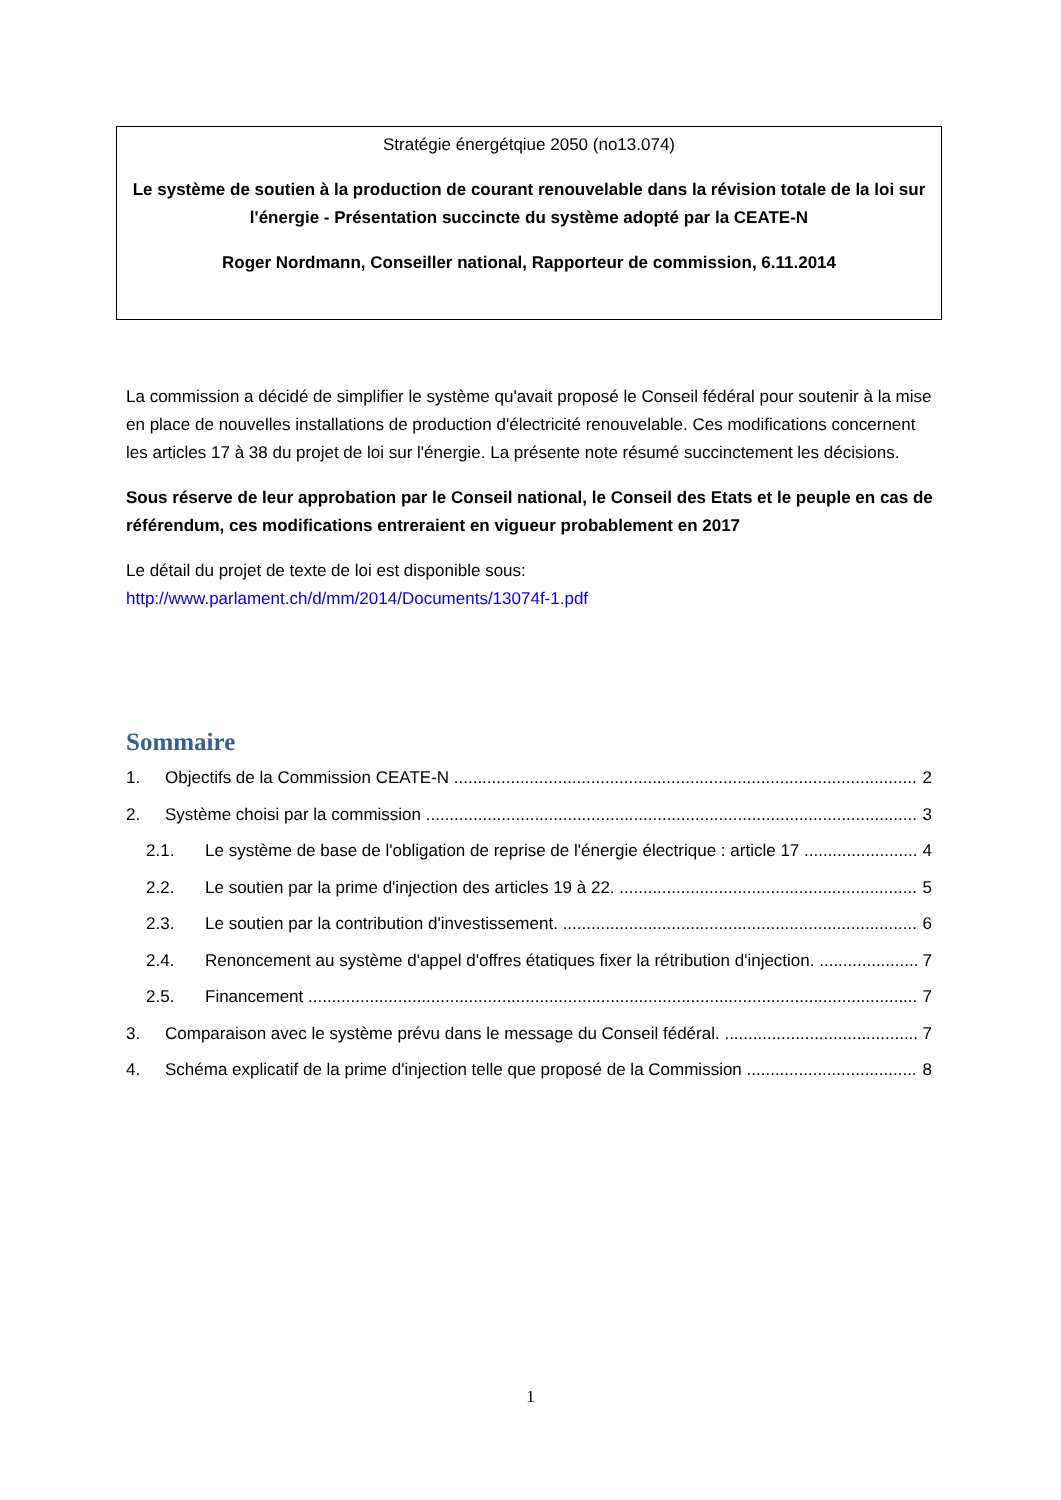Stratégie énergétqiue 2050 (no13.074)
Le système de soutien à la production de courant renouvelable dans la révision totale de la loi sur l'énergie - Présentation succincte du système adopté par la CEATE-N
Roger Nordmann, Conseiller national, Rapporteur de commission, 6.11.2014
La commission a décidé de simplifier le système qu'avait proposé le Conseil fédéral pour soutenir à la mise en place de nouvelles installations de production d'électricité renouvelable. Ces modifications concernent les articles 17 à 38 du projet de loi sur l'énergie. La présente note résumé succinctement les décisions.
Sous réserve de leur approbation par le Conseil national, le Conseil des Etats et le peuple en cas de référendum, ces modifications entreraient en vigueur probablement en 2017
Le détail du projet de texte de loi est disponible sous:
http://www.parlament.ch/d/mm/2014/Documents/13074f-1.pdf
Sommaire
1. Objectifs de la Commission CEATE-N 2
2. Système choisi par la commission 3
2.1. Le système de base de l'obligation de reprise de l'énergie électrique : article 17 4
2.2. Le soutien par la prime d'injection des articles 19 à 22. 5
2.3. Le soutien par la contribution d'investissement. 6
2.4. Renoncement au système d'appel d'offres étatiques fixer la rétribution d'injection. 7
2.5. Financement 7
3. Comparaison avec le système prévu dans le message du Conseil fédéral. 7
4. Schéma explicatif de la prime d'injection telle que proposé de la Commission 8
1